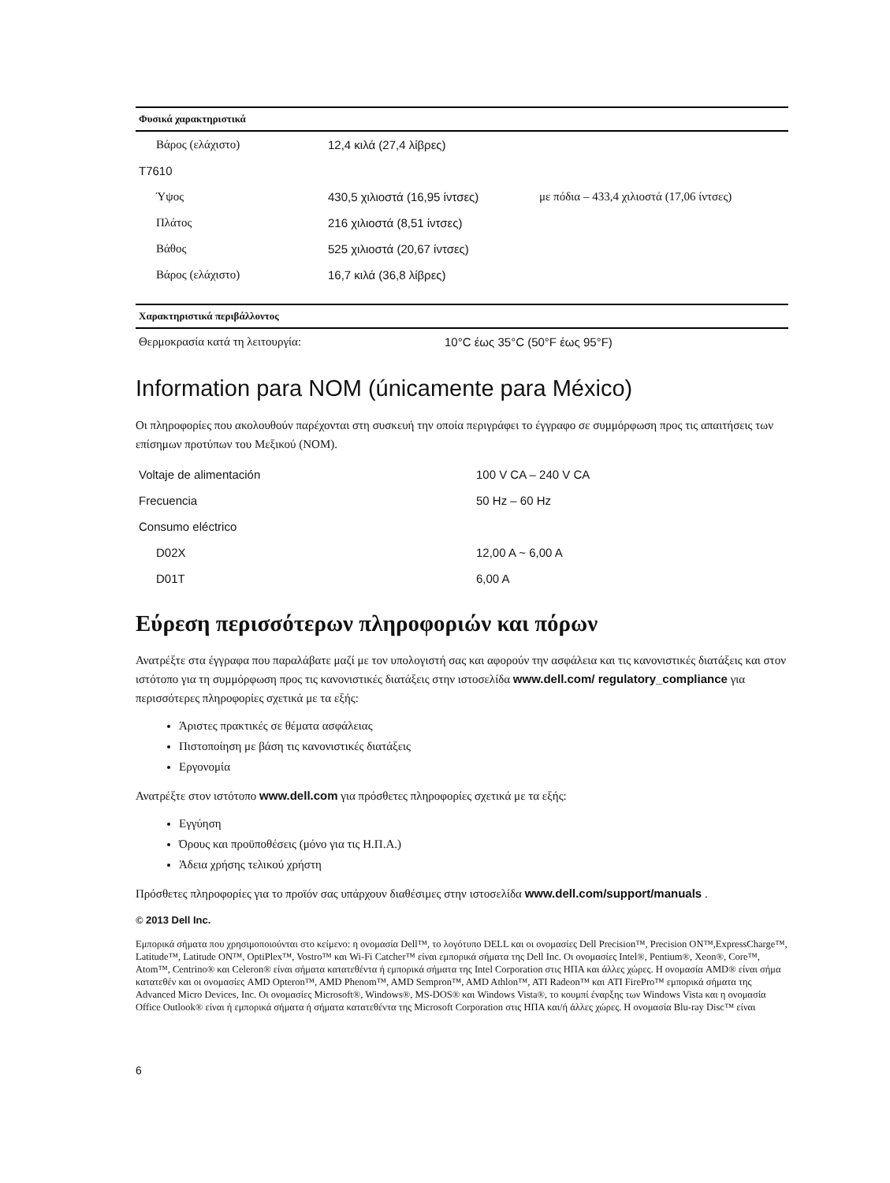| Φυσικά χαρακτηριστικά | | |
| --- | --- | --- |
| Βάρος (ελάχιστο) | 12,4 κιλά (27,4 λίβρες) | |
| T7610 | | |
| Ύψος | 430,5 χιλιοστά (16,95 ίντσες) | με πόδια – 433,4 χιλιοστά (17,06 ίντσες) |
| Πλάτος | 216 χιλιοστά (8,51 ίντσες) | |
| Βάθος | 525 χιλιοστά (20,67 ίντσες) | |
| Βάρος (ελάχιστο) | 16,7 κιλά (36,8 λίβρες) | |
| Χαρακτηριστικά περιβάλλοντος | |
| --- | --- |
| Θερμοκρασία κατά τη λειτουργία: | 10°C έως 35°C (50°F έως 95°F) |
Information para NOM (únicamente para México)
Οι πληροφορίες που ακολουθούν παρέχονται στη συσκευή την οποία περιγράφει το έγγραφο σε συμμόρφωση προς τις απαιτήσεις των επίσημων προτύπων του Μεξικού (NOM).
| Voltaje de alimentación | 100 V CA – 240 V CA |
| Frecuencia | 50 Hz – 60 Hz |
| Consumo eléctrico | |
| D02X | 12,00 A ~ 6,00 A |
| D01T | 6,00 A |
Εύρεση περισσότερων πληροφοριών και πόρων
Ανατρέξτε στα έγγραφα που παραλάβατε μαζί με τον υπολογιστή σας και αφορούν την ασφάλεια και τις κανονιστικές διατάξεις και στον ιστότοπο για τη συμμόρφωση προς τις κανονιστικές διατάξεις στην ιστοσελίδα www.dell.com/ regulatory_compliance για περισσότερες πληροφορίες σχετικά με τα εξής:
Άριστες πρακτικές σε θέματα ασφάλειας
Πιστοποίηση με βάση τις κανονιστικές διατάξεις
Εργονομία
Ανατρέξτε στον ιστότοπο www.dell.com για πρόσθετες πληροφορίες σχετικά με τα εξής:
Εγγύηση
Όρους και προϋποθέσεις (μόνο για τις Η.Π.Α.)
Άδεια χρήσης τελικού χρήστη
Πρόσθετες πληροφορίες για το προϊόν σας υπάρχουν διαθέσιμες στην ιστοσελίδα www.dell.com/support/manuals .
© 2013 Dell Inc.
Εμπορικά σήματα που χρησιμοποιούνται στο κείμενο: η ονομασία Dell™, το λογότυπο DELL και οι ονομασίες Dell Precision™, Precision ON™,ExpressCharge™, Latitude™, Latitude ON™, OptiPlex™, Vostro™ και Wi-Fi Catcher™ είναι εμπορικά σήματα της Dell Inc. Οι ονομασίες Intel®, Pentium®, Xeon®, Core™, Atom™, Centrino® και Celeron® είναι σήματα κατατεθέντα ή εμπορικά σήματα της Intel Corporation στις ΗΠΑ και άλλες χώρες. Η ονομασία AMD® είναι σήμα κατατεθέν και οι ονομασίες AMD Opteron™, AMD Phenom™, AMD Sempron™, AMD Athlon™, ATI Radeon™ και ATI FirePro™ εμπορικά σήματα της Advanced Micro Devices, Inc. Οι ονομασίες Microsoft®, Windows®, MS-DOS® και Windows Vista®, το κουμπί έναρξης των Windows Vista και η ονομασία Office Outlook® είναι ή εμπορικά σήματα ή σήματα κατατεθέντα της Microsoft Corporation στις ΗΠΑ και/ή άλλες χώρες. Η ονομασία Blu-ray Disc™ είναι
6